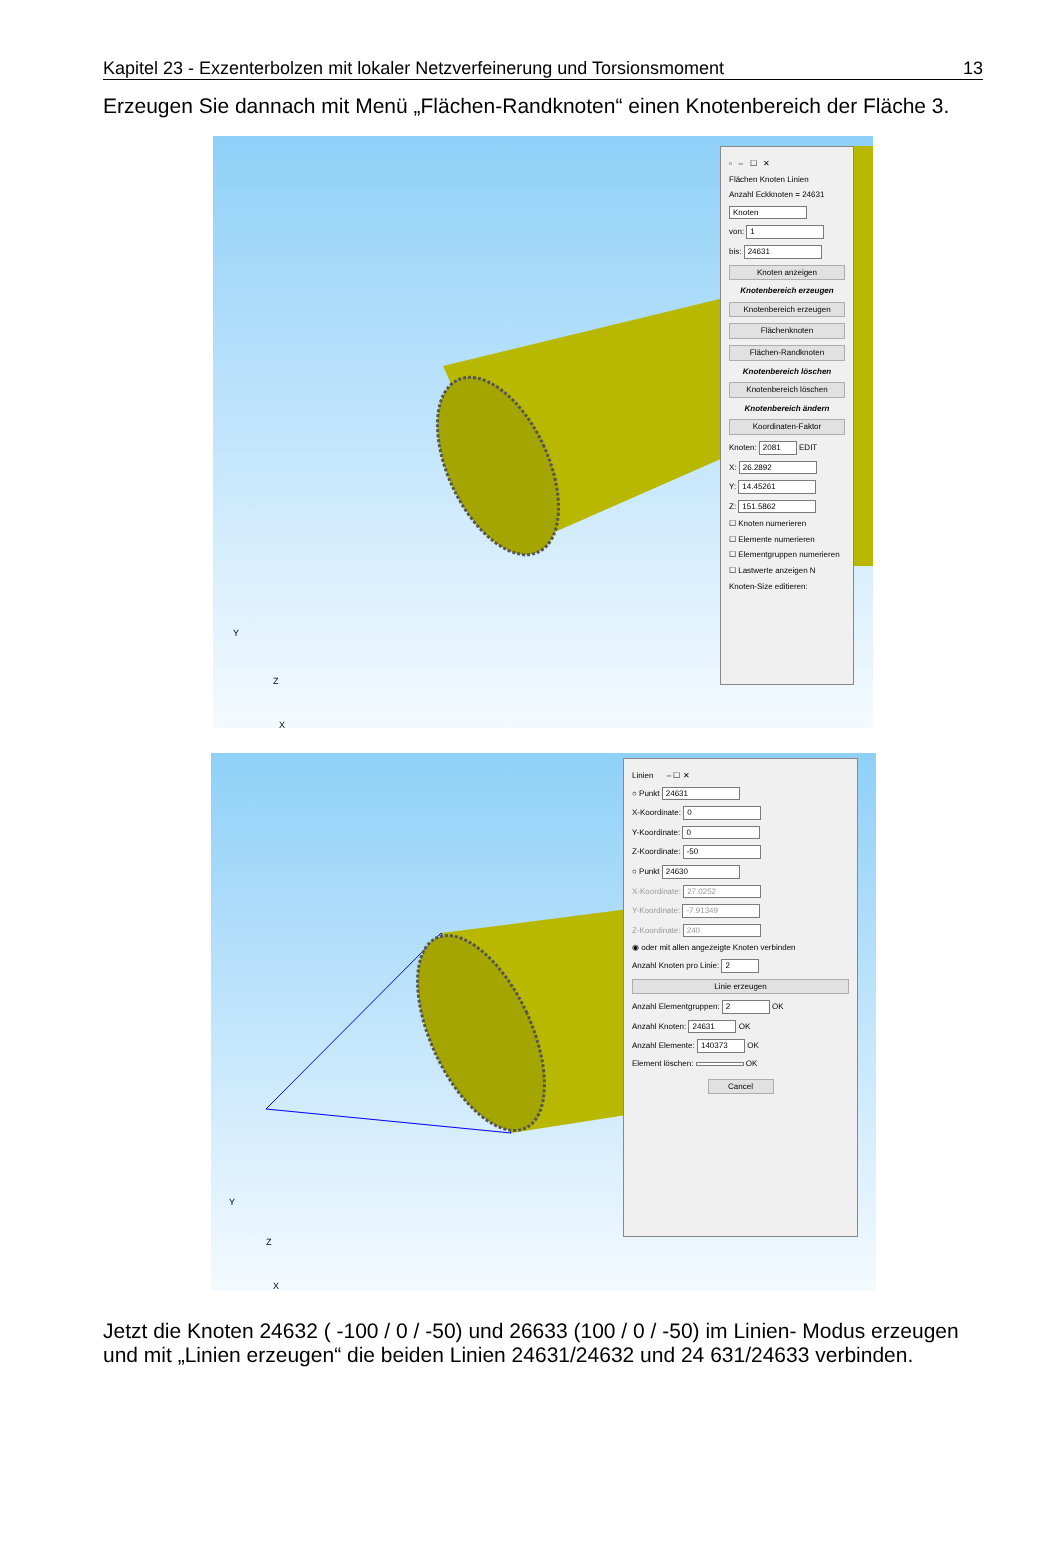Kapitel 23 - Exzenterbolzen mit lokaler Netzverfeinerung und Torsionsmoment 13
Erzeugen Sie dannach mit Menü „Flächen-Randknoten“ einen Knotenbereich der Fläche 3.
▫ – ☐ ✕
Flächen Knoten Linien
Anzahl Eckknoten = 24631
Knoten
von: 1
bis: 24631
Knoten anzeigen
Knotenbereich erzeugen
Knotenbereich erzeugen
Flächenknoten
Flächen-Randknoten
Knotenbereich löschen
Knotenbereich löschen
Knotenbereich ändern
Koordinaten-Faktor
Knoten: 2081 EDIT
X: 26.2892
Y: 14.45261
Z: 151.5862
☐ Knoten numerieren
☐ Elemente numerieren
☐ Elementgruppen numerieren
☐ Lastwerte anzeigen N
Knoten-Size editieren:
Y
Z
X
Linien – ☐ ✕
○ Punkt 24631
X-Koordinate: 0
Y-Koordinate: 0
Z-Koordinate: -50
○ Punkt 24630
X-Koordinate: 27.0252
Y-Koordinate: -7.91349
Z-Koordinate: 240
◉ oder mit allen angezeigte Knoten verbinden
Anzahl Knoten pro Linie: 2
Linie erzeugen
Anzahl Elementgruppen: 2 OK
Anzahl Knoten: 24631 OK
Anzahl Elemente: 140373 OK
Element löschen: OK
Cancel
Y
Z
X
Jetzt die Knoten 24632 ( -100 / 0 / -50) und 26633 (100 / 0 / -50) im Linien- Modus erzeugen und mit „Linien erzeugen“ die beiden Linien 24631/24632 und 24 631/24633 verbinden.